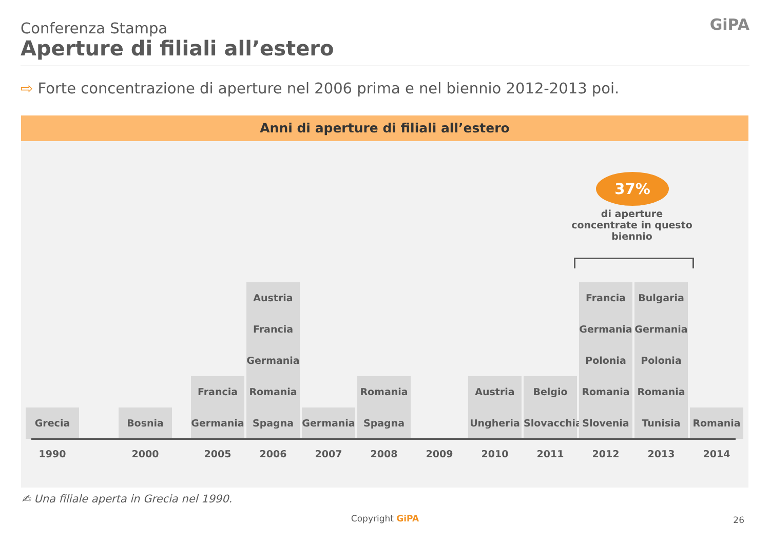Conferenza Stampa
Aperture di filiali all’estero
GiPA
⇨ Forte concentrazione di aperture nel 2006 prima e nel biennio 2012-2013 poi.
Anni di aperture di filiali all’estero
37%
di aperture concentrate in questo biennio
Grecia Bosnia
Francia
Germania
Austria
Francia
Germania
Romania
Spagna
Germania
Romania
Spagna
Austria
Ungheria
Belgio
Slovacchia
Francia
Germania
Polonia
Romania
Slovenia
Bulgaria
Germania
Polonia
Romania
Tunisia
Romania
1990 2000 2005 2006 2007 2008 2009 2010 2011 2012 2013 2014
✍ Una filiale aperta in Grecia nel 1990.
Copyright GiPA 26